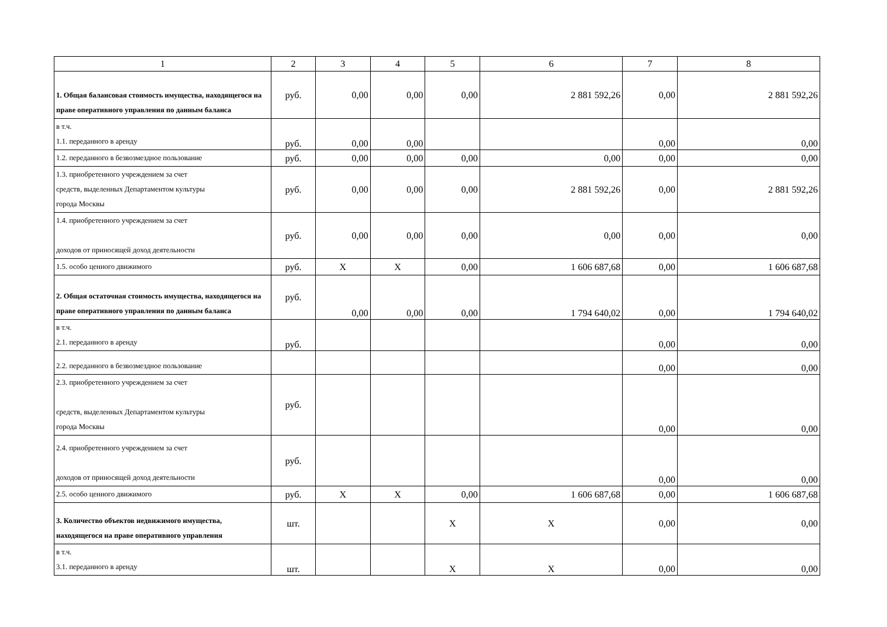| 1 | 2 | 3 | 4 | 5 | 6 | 7 | 8 |
| 1. Общая балансовая стоимость имущества, находящегося на праве оперативного управления по данным баланса | руб. | 0,00 | 0,00 | 0,00 | 2 881 592,26 | 0,00 | 2 881 592,26 |
| в т.ч. 1.1. переданного в аренду | руб. | 0,00 | 0,00 | | | 0,00 | 0,00 |
| 1.2. переданного в безвозмездное пользование | руб. | 0,00 | 0,00 | 0,00 | 0,00 | 0,00 | 0,00 |
| 1.3. приобретенного учреждением за счет средств, выделенных Департаментом культуры города Москвы | руб. | 0,00 | 0,00 | 0,00 | 2 881 592,26 | 0,00 | 2 881 592,26 |
| 1.4. приобретенного учреждением за счет доходов от приносящей доход деятельности | руб. | 0,00 | 0,00 | 0,00 | 0,00 | 0,00 | 0,00 |
| 1.5. особо ценного движимого | руб. | X | X | 0,00 | 1 606 687,68 | 0,00 | 1 606 687,68 |
| 2. Общая остаточная стоимость имущества, находящегося на праве оперативного управления по данным баланса | руб. | 0,00 | 0,00 | 0,00 | 1 794 640,02 | 0,00 | 1 794 640,02 |
| в т.ч. 2.1. переданного в аренду | руб. | | | | | 0,00 | 0,00 |
| 2.2. переданного в безвозмездное пользование | | | | | | 0,00 | 0,00 |
| 2.3. приобретенного учреждением за счет средств, выделенных Департаментом культуры города Москвы | руб. | | | | | 0,00 | 0,00 |
| 2.4. приобретенного учреждением за счет доходов от приносящей доход деятельности | руб. | | | | | 0,00 | 0,00 |
| 2.5. особо ценного движимого | руб. | X | X | 0,00 | 1 606 687,68 | 0,00 | 1 606 687,68 |
| 3. Количество объектов недвижимого имущества, находящегося на праве оперативного управления | шт. | | | X | X | 0,00 | 0,00 |
| в т.ч. 3.1. переданного в аренду | шт. | | | X | X | 0,00 | 0,00 |